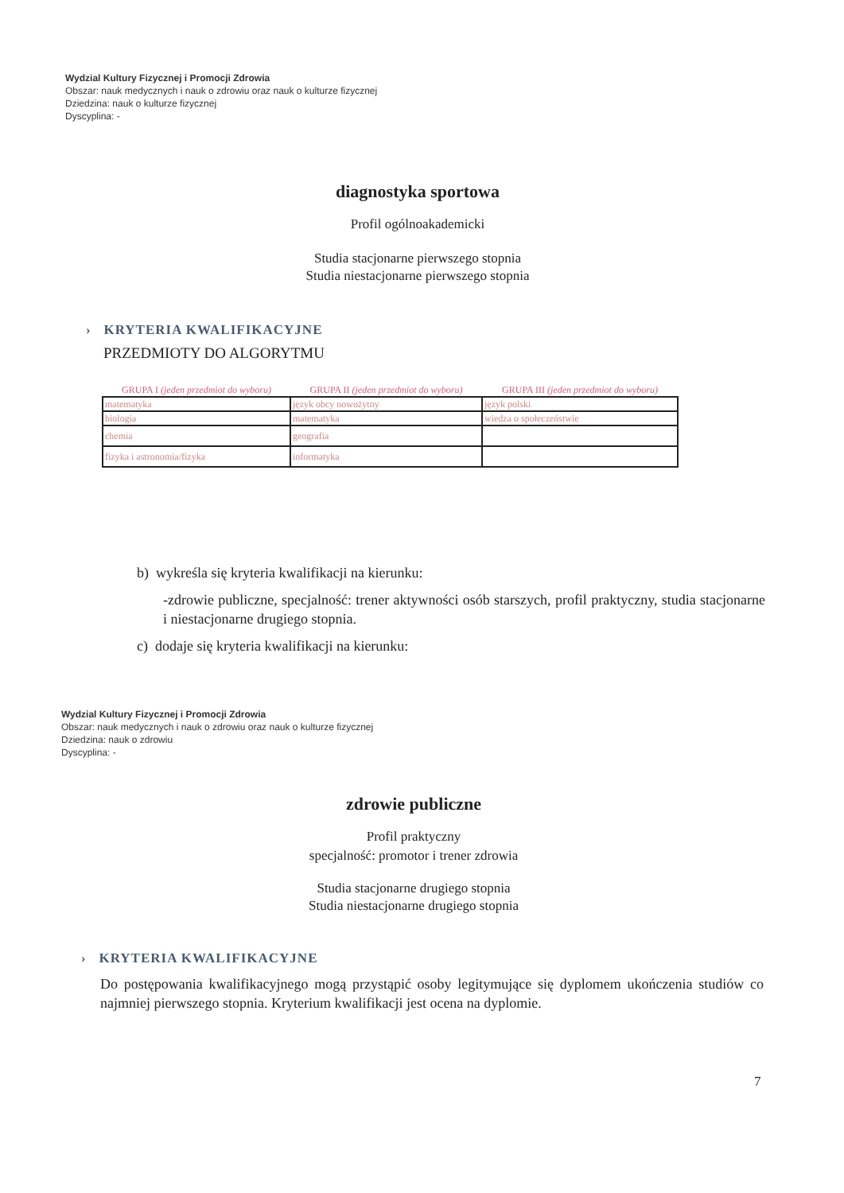Wydzial Kultury Fizycznej i Promocji Zdrowia
Obszar: nauk medycznych i nauk o zdrowiu oraz nauk o kulturze fizycznej
Dziedzina: nauk o kulturze fizycznej
Dyscyplina: -
diagnostyka sportowa
Profil ogólnoakademicki
Studia stacjonarne pierwszego stopnia
Studia niestacjonarne pierwszego stopnia
› KRYTERIA KWALIFIKACYJNE
PRZEDMIOTY DO ALGORYTMU
| GRUPA I (jeden przedmiot do wyboru) | GRUPA II (jeden przedmiot do wyboru) | GRUPA III (jeden przedmiot do wyboru) |
| --- | --- | --- |
| matematyka | język obcy nowożytny | język polski |
| biologia | matematyka | wiedza o społeczeństwie |
| chemia | geografia | |
| fizyka i astronomia/fizyka | informatyka | |
b) wykreśla się kryteria kwalifikacji na kierunku:
-zdrowie publiczne, specjalność: trener aktywności osób starszych, profil praktyczny, studia stacjonarne i niestacjonarne drugiego stopnia.
c) dodaje się kryteria kwalifikacji na kierunku:
Wydzial Kultury Fizycznej i Promocji Zdrowia
Obszar: nauk medycznych i nauk o zdrowiu oraz nauk o kulturze fizycznej
Dziedzina: nauk o zdrowiu
Dyscyplina: -
zdrowie publiczne
Profil praktyczny
specjalność: promotor i trener zdrowia
Studia stacjonarne drugiego stopnia
Studia niestacjonarne drugiego stopnia
› KRYTERIA KWALIFIKACYJNE
Do postępowania kwalifikacyjnego mogą przystąpić osoby legitymujące się dyplomem ukończenia studiów co najmniej pierwszego stopnia. Kryterium kwalifikacji jest ocena na dyplomie.
7